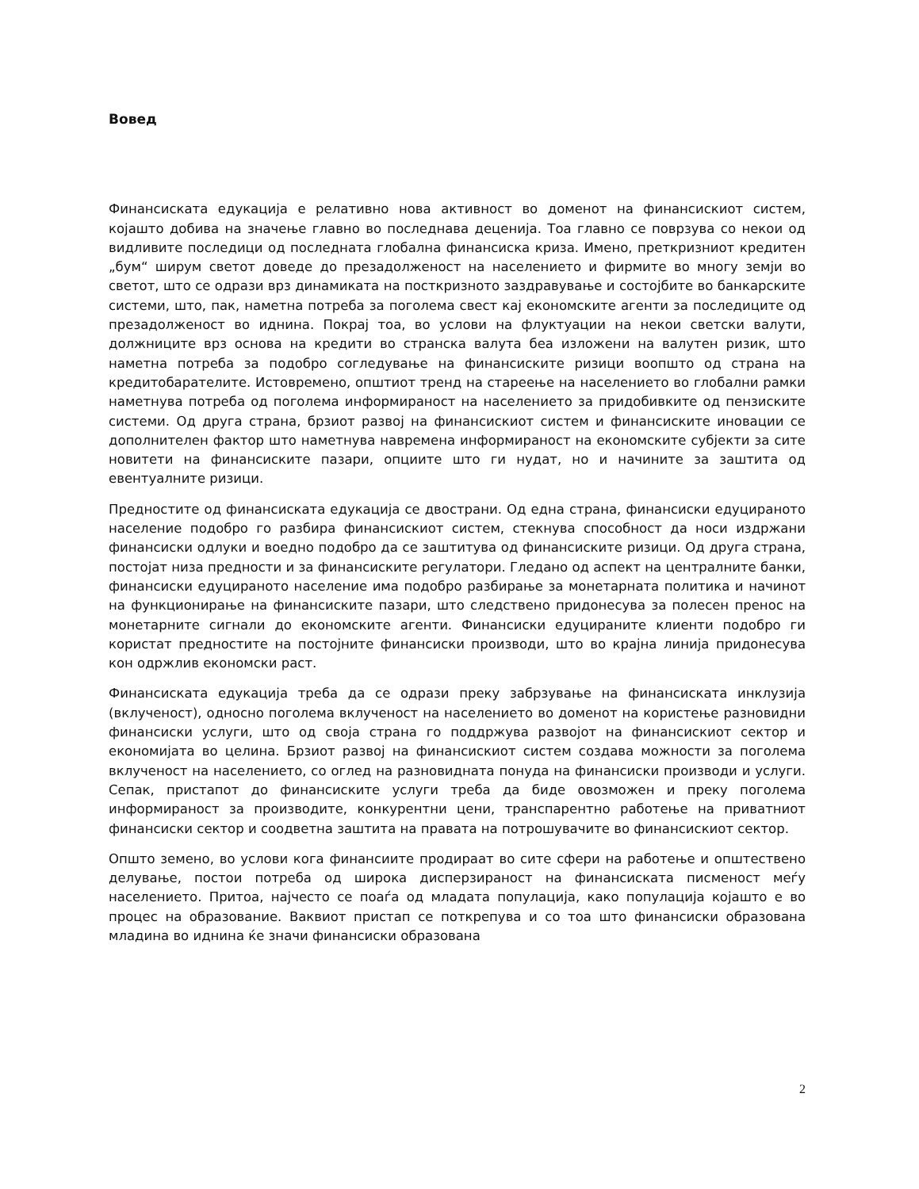Вовед
Финансиската едукација е релативно нова активност во доменот на финансискиот систем, којашто добива на значење главно во последнава деценија. Тоа главно се поврзува со некои од видливите последици од последната глобална финансиска криза. Имено, преткризниот кредитен „бум“ ширум светот доведе до презадолженост на населението и фирмите во многу земји во светот, што се одрази врз динамиката на посткризното заздравување и состојбите во банкарските системи, што, пак, наметна потреба за поголема свест кај економските агенти за последиците од презадолженост во иднина. Покрај тоа, во услови на флуктуации на некои светски валути, должниците врз основа на кредити во странска валута беа изложени на валутен ризик, што наметна потреба за подобро согледување на финансиските ризици воопшто од страна на кредитобарателите. Истовремено, општиот тренд на стареење на населението во глобални рамки наметнува потреба од поголема информираност на населението за придобивките од пензиските системи. Од друга страна, брзиот развој на финансискиот систем и финансиските иновации се дополнителен фактор што наметнува навремена информираност на економските субјекти за сите новитети на финансиските пазари, опциите што ги нудат, но и начините за заштита од евентуалните ризици.
Предностите од финансиската едукација се двострани. Од една страна, финансиски едуцираното население подобро го разбира финансискиот систем, стекнува способност да носи издржани финансиски одлуки и воедно подобро да се заштитува од финансиските ризици. Од друга страна, постојат низа предности и за финансиските регулатори. Гледано од аспект на централните банки, финансиски едуцираното население има подобро разбирање за монетарната политика и начинот на функционирање на финансиските пазари, што следствено придонесува за полесен пренос на монетарните сигнали до економските агенти. Финансиски едуцираните клиенти подобро ги користат предностите на постојните финансиски производи, што во крајна линија придонесува кон одржлив економски раст.
Финансиската едукација треба да се одрази преку забрзување на финансиската инклузија (вклученост), односно поголема вклученост на населението во доменот на користење разновидни финансиски услуги, што од своја страна го поддржува развојот на финансискиот сектор и економијата во целина. Брзиот развој на финансискиот систем создава можности за поголема вклученост на населението, со оглед на разновидната понуда на финансиски производи и услуги. Сепак, пристапот до финансиските услуги треба да биде овозможен и преку поголема информираност за производите, конкурентни цени, транспарентно работење на приватниот финансиски сектор и соодветна заштита на правата на потрошувачите во финансискиот сектор.
Општо земено, во услови кога финансиите продираат во сите сфери на работење и општествено делување, постои потреба од широка дисперзираност на финансиската писменост меѓу населението. Притоа, најчесто се поаѓа од младата популација, како популација којашто е во процес на образование. Ваквиот пристап се поткрепува и со тоа што финансиски образована младина во иднина ќе значи финансиски образована
2